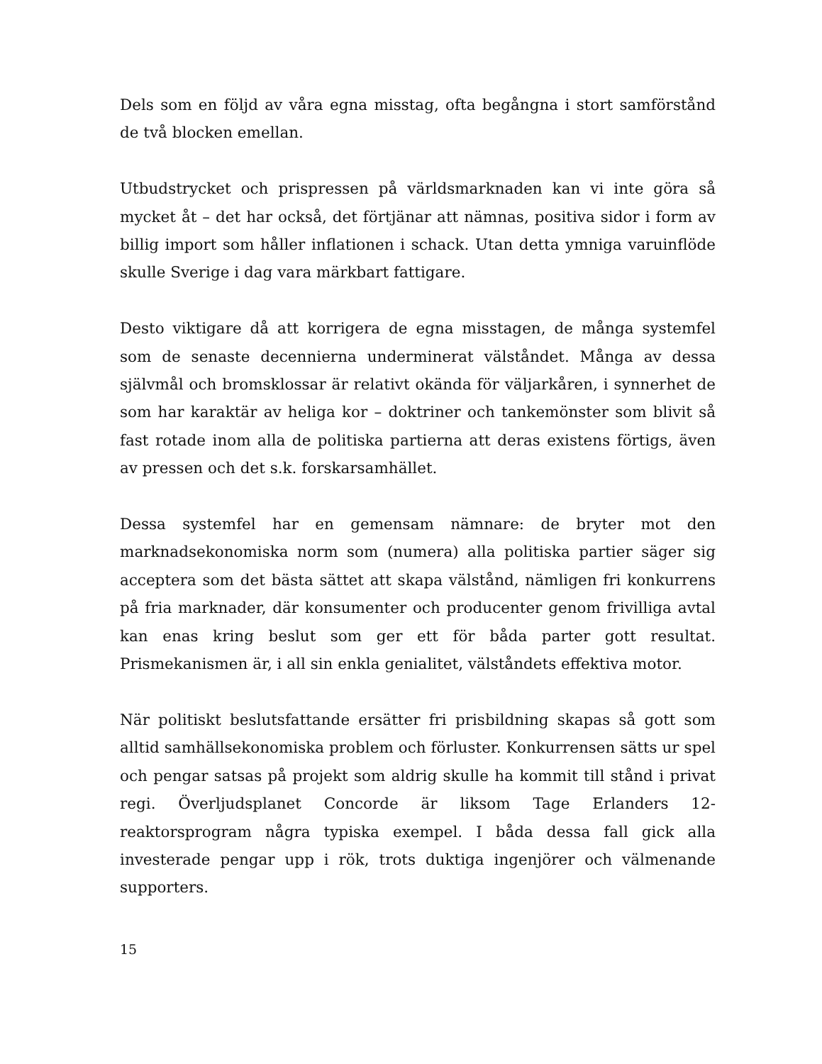Dels som en följd av våra egna misstag, ofta begångna i stort samförstånd de två blocken emellan.
Utbudstrycket och prispressen på världsmarknaden kan vi inte göra så mycket åt – det har också, det förtjänar att nämnas, positiva sidor i form av billig import som håller inflationen i schack. Utan detta ymniga varuinflöde skulle Sverige i dag vara märkbart fattigare.
Desto viktigare då att korrigera de egna misstagen, de många systemfel som de senaste decennierna underminerat välståndet. Många av dessa självmål och bromsklossar är relativt okända för väljarkåren, i synnerhet de som har karaktär av heliga kor – doktriner och tankemönster som blivit så fast rotade inom alla de politiska partierna att deras existens förtigs, även av pressen och det s.k. forskarsamhället.
Dessa systemfel har en gemensam nämnare: de bryter mot den marknadsekonomiska norm som (numera) alla politiska partier säger sig acceptera som det bästa sättet att skapa välstånd, nämligen fri konkurrens på fria marknader, där konsumenter och producenter genom frivilliga avtal kan enas kring beslut som ger ett för båda parter gott resultat. Prismekanismen är, i all sin enkla genialitet, välståndets effektiva motor.
När politiskt beslutsfattande ersätter fri prisbildning skapas så gott som alltid samhällsekonomiska problem och förluster. Konkurrensen sätts ur spel och pengar satsas på projekt som aldrig skulle ha kommit till stånd i privat regi. Överljudsplanet Concorde är liksom Tage Erlanders 12-reaktorsprogram några typiska exempel. I båda dessa fall gick alla investerade pengar upp i rök, trots duktiga ingenjörer och välmenande supporters.
15